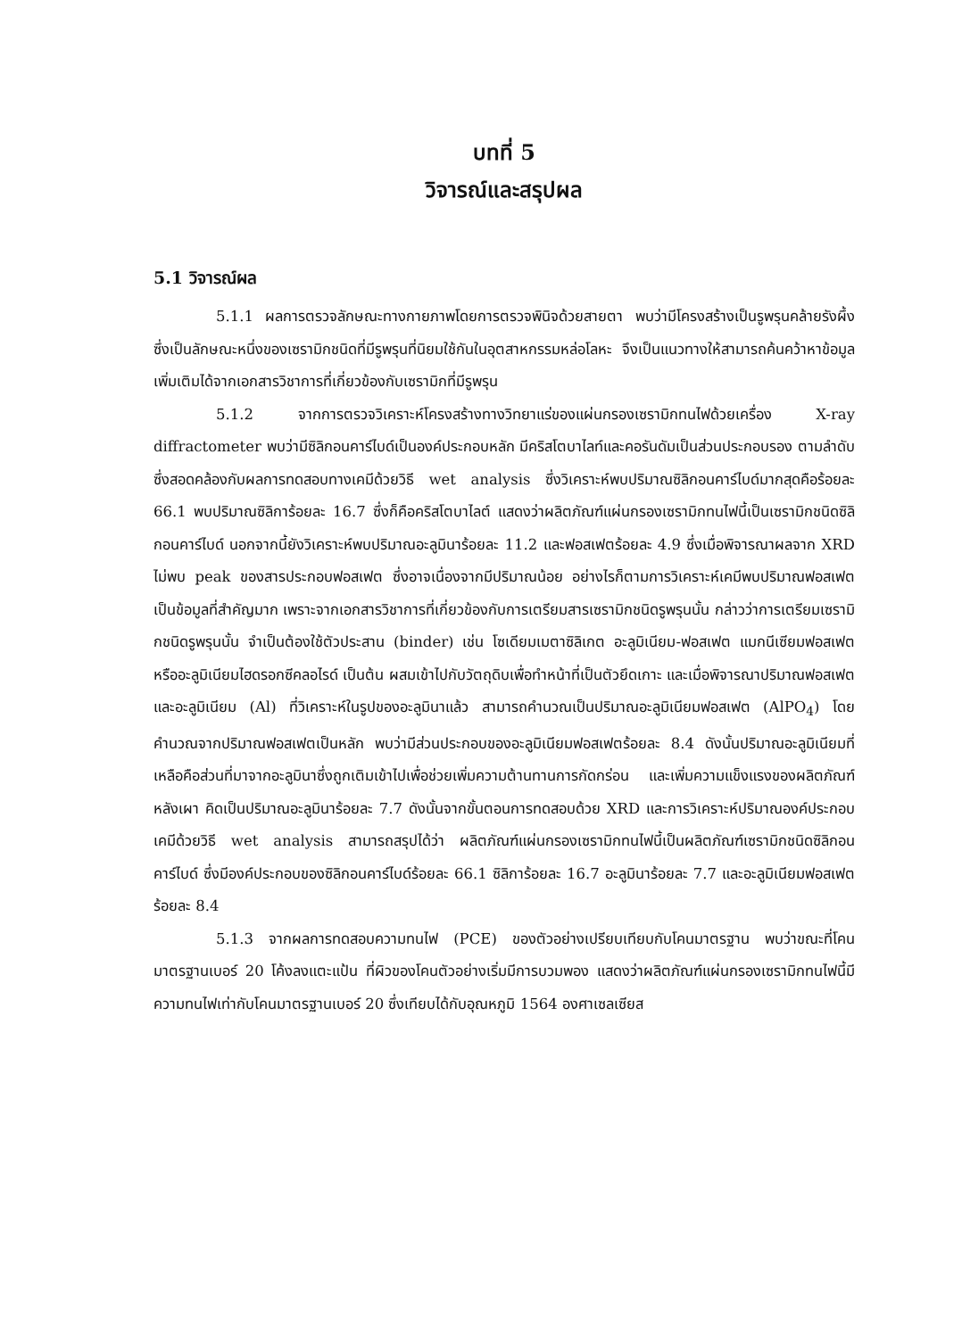บทที่ 5
วิจารณ์และสรุปผล
5.1 วิจารณ์ผล
5.1.1 ผลการตรวจลักษณะทางกายภาพโดยการตรวจพินิจด้วยสายตา พบว่ามีโครงสร้างเป็นรูพรุนคล้ายรังผึ้ง ซึ่งเป็นลักษณะหนึ่งของเซรามิกชนิดที่มีรูพรุนที่นิยมใช้กันในอุตสาหกรรมหล่อโลหะ จึงเป็นแนวทางให้สามารถค้นคว้าหาข้อมูลเพิ่มเติมได้จากเอกสารวิชาการที่เกี่ยวข้องกับเซรามิกที่มีรูพรุน
5.1.2 จากการตรวจวิเคราะห์โครงสร้างทางวิทยาแร่ของแผ่นกรองเซรามิกทนไฟด้วยเครื่อง X-ray diffractometer พบว่ามีซิลิกอนคาร์ไบด์เป็นองค์ประกอบหลัก มีคริสโตบาไลท์และคอรันดัมเป็นส่วนประกอบรอง ตามลำดับ ซึ่งสอดคล้องกับผลการทดสอบทางเคมีด้วยวิธี wet analysis ซึ่งวิเคราะห์พบปริมาณซิลิกอนคาร์ไบด์มากสุดคือร้อยละ 66.1 พบปริมาณซิลิการ้อยละ 16.7 ซึ่งก็คือคริสโตบาไลต์ แสดงว่าผลิตภัณฑ์แผ่นกรองเซรามิกทนไฟนี้เป็นเซรามิกชนิดซิลิกอนคาร์ไบด์ นอกจากนี้ยังวิเคราะห์พบปริมาณอะลูมินาร้อยละ 11.2 และฟอสเฟตร้อยละ 4.9 ซึ่งเมื่อพิจารณาผลจาก XRD ไม่พบ peak ของสารประกอบฟอสเฟต ซึ่งอาจเนื่องจากมีปริมาณน้อย อย่างไรก็ตามการวิเคราะห์เคมีพบปริมาณฟอสเฟตเป็นข้อมูลที่สำคัญมาก เพราะจากเอกสารวิชาการที่เกี่ยวข้องกับการเตรียมสารเซรามิกชนิดรูพรุนนั้น กล่าวว่าการเตรียมเซรามิกชนิดรูพรุนนั้น จำเป็นต้องใช้ตัวประสาน (binder) เช่น โซเดียมเมตาซิลิเกต อะลูมิเนียม-ฟอสเฟต แมกนีเซียมฟอสเฟต หรืออะลูมิเนียมไฮดรอกซีคลอไรด์ เป็นต้น ผสมเข้าไปกับวัตถุดิบเพื่อทำหน้าที่เป็นตัวยึดเกาะ และเมื่อพิจารณาปริมาณฟอสเฟตและอะลูมิเนียม (Al) ที่วิเคราะห์ในรูปของอะลูมินาแล้ว สามารถคำนวณเป็นปริมาณอะลูมิเนียมฟอสเฟต (AlPO<sub>4</sub>) โดยคำนวณจากปริมาณฟอสเฟตเป็นหลัก พบว่ามีส่วนประกอบของอะลูมิเนียมฟอสเฟตร้อยละ 8.4 ดังนั้นปริมาณอะลูมิเนียมที่เหลือคือส่วนที่มาจากอะลูมินาซึ่งถูกเติมเข้าไปเพื่อช่วยเพิ่มความต้านทานการกัดกร่อน และเพิ่มความแข็งแรงของผลิตภัณฑ์หลังเผา คิดเป็นปริมาณอะลูมินาร้อยละ 7.7 ดังนั้นจากขั้นตอนการทดสอบด้วย XRD และการวิเคราะห์ปริมาณองค์ประกอบเคมีด้วยวิธี wet analysis สามารถสรุปได้ว่า ผลิตภัณฑ์แผ่นกรองเซรามิกทนไฟนี้เป็นผลิตภัณฑ์เซรามิกชนิดซิลิกอนคาร์ไบด์ ซึ่งมีองค์ประกอบของซิลิกอนคาร์ไบด์ร้อยละ 66.1 ซิลิการ้อยละ 16.7 อะลูมินาร้อยละ 7.7 และอะลูมิเนียมฟอสเฟตร้อยละ 8.4
5.1.3 จากผลการทดสอบความทนไฟ (PCE) ของตัวอย่างเปรียบเทียบกับโคนมาตรฐาน พบว่าขณะที่โคนมาตรฐานเบอร์ 20 โค้งลงแตะแป้น ที่ผิวของโคนตัวอย่างเริ่มมีการบวมพอง แสดงว่าผลิตภัณฑ์แผ่นกรองเซรามิกทนไฟนี้มีความทนไฟเท่ากับโคนมาตรฐานเบอร์ 20 ซึ่งเทียบได้กับอุณหภูมิ 1564 องศาเซลเซียส